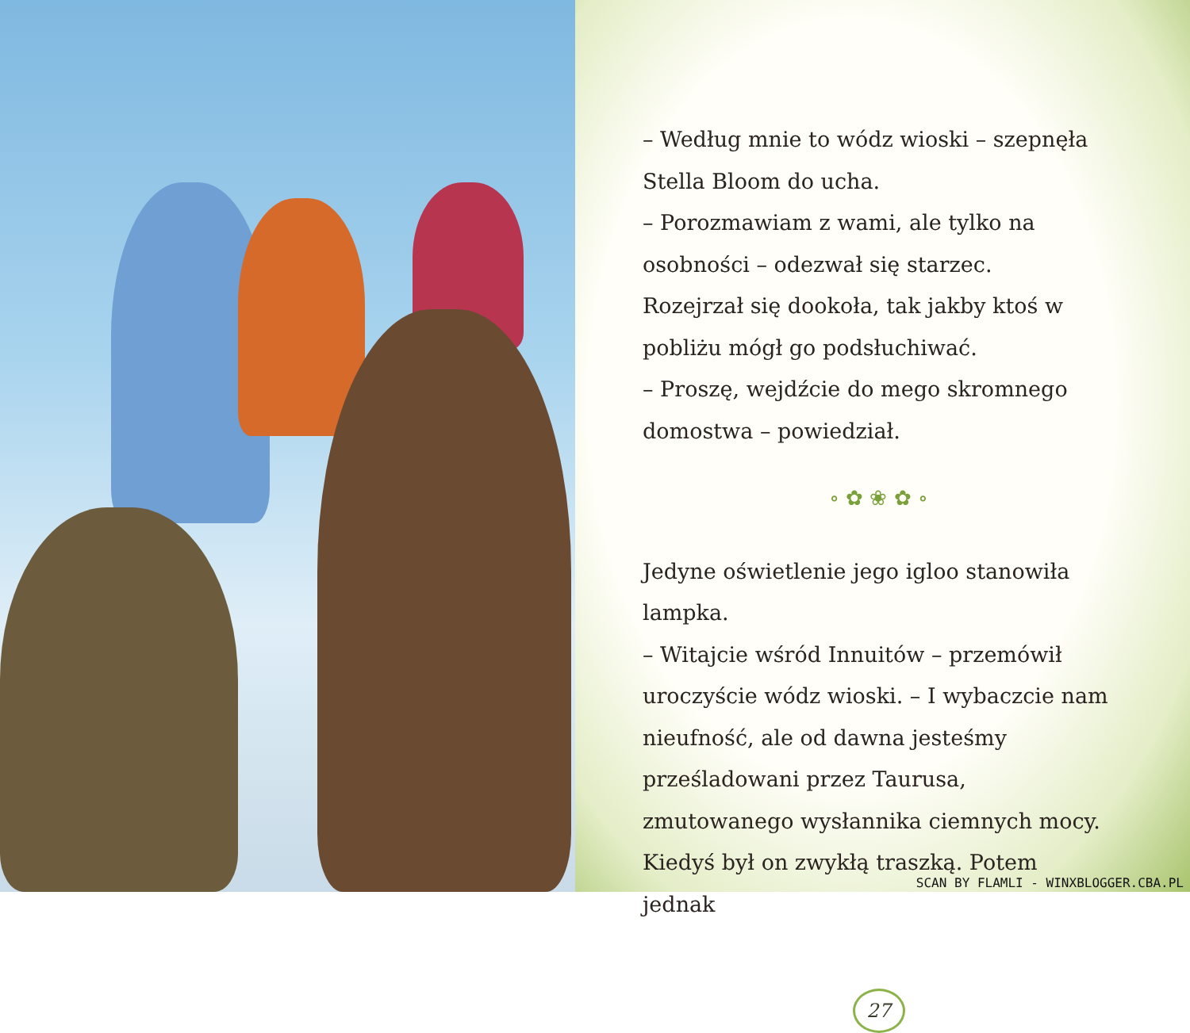– Według mnie to wódz wioski – szepnęła Stella Bloom do ucha.
– Porozmawiam z wami, ale tylko na osobności – odezwał się starzec.
Rozejrzał się dookoła, tak jakby ktoś w pobliżu mógł go podsłuchiwać.
– Proszę, wejdźcie do mego skromnego domostwa – powiedział.
∘ ✿ ❀ ✿ ∘
Jedyne oświetlenie jego igloo stanowiła lampka.
– Witajcie wśród Innuitów – przemówił uroczyście wódz wioski. – I wybaczcie nam nieufność, ale od dawna jesteśmy prześladowani przez Taurusa, zmutowanego wysłannika ciemnych mocy. Kiedyś był on zwykłą traszką. Potem jednak
27
SCAN BY FLAMLI - WINXBLOGGER.CBA.PL